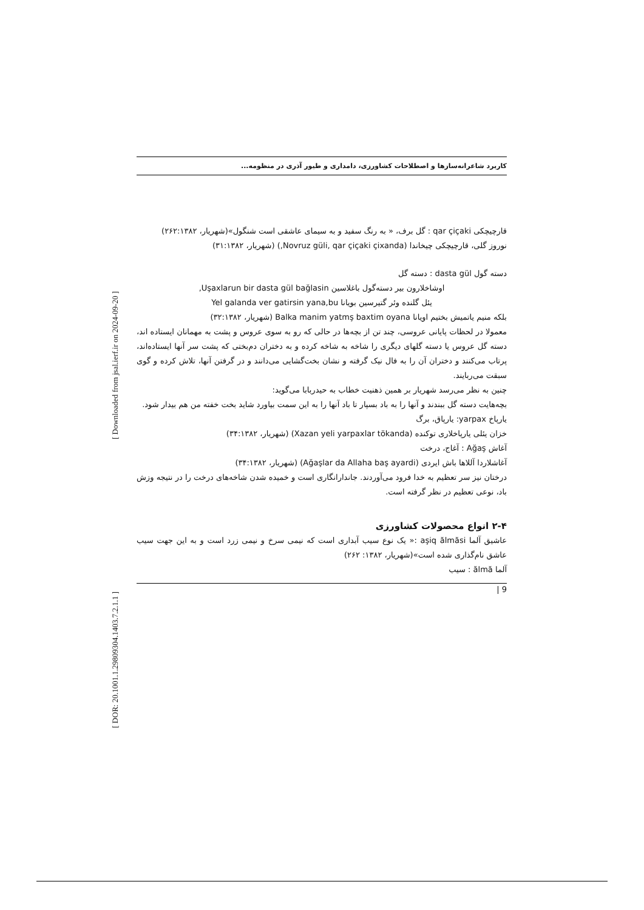[ Downloaded from jsal.ierf.ir on 2024-09-20 ]
[ DOR: 20.1001.1.29809304.1403.7.2.1.1 ]
کاربرد شاعرانه‌سازها و اصطلاحات کشاورزی، دامداری و طیور آذری در منظومه...
قارچیچکی qar çiçaki : گل برف، « به رنگ سفید و به سیمای عاشقی است شنگول»(شهریار، ۲۶۲:۱۳۸۲)
نوروز گلی، قارچیچکی چیخاندا (Novruz güli, qar çiçaki çixanda,) (شهریار، ۳۱:۱۳۸۲)
دسته گول dasta gül : دسته گل
اوشاخلارون بیر دسته‌گول باغلاسین Uşaxlarun bir dasta gül bağlasin,
یئل گلنده وئر گتیرسین بویانا Yel galanda ver gatirsin yana,bu
بلکه منیم یاتمیش بختیم اویانا Balka manim yatmş baxtim oyana (شهریار، ۳۲:۱۳۸۲)
معمولا در لحظات پایانی عروسی، چند تن از بچه‌ها در حالی که رو به سوی عروس و پشت به مهمانان ایستاده اند، دسته گل عروس یا دسته گلهای دیگری را شاخه به شاخه کرده و به دختران دم‌بختی که پشت سر آنها ایستاده‌اند، پرتاب می‌کنند و دختران آن را به فال نیک گرفته و نشان بخت‌گشایی می‌دانند و در گرفتن آنها، تلاش کرده و گوی سبقت می‌ربایند.
چنین به نظر می‌رسد شهریار بر همین ذهنیت خطاب به حیدربابا می‌گوید:
بچه‌هایت دسته گل ببندند و آنها را به باد بسپار تا باد آنها را به این سمت بیاورد شاید بخت خفته من هم بیدار شود.
یارپاخ yarpax: یارپاق، برگ
خزان یئلی یارپاخلاری توکنده (Xazan yeli yarpaxlar tökanda) (شهریار، ۳۴:۱۳۸۲)
آغاش Ağaş : آغاج، درخت
آغاشلاردا آللاها باش ایردی (Ağaşlar da Allaha baş ayardi) (شهریار، ۳۴:۱۳۸۲)
درختان نیز سر تعظیم به خدا فرود می‌آوردند. جاندارانگاری است و خمیده شدن شاخه‌های درخت را در نتیجه وزش باد، نوعی تعظیم در نظر گرفته است.
۲-۴ انواع محصولات کشاورزی
عاشیق آلما aşiq ălmăsi :« یک نوع سیب آبداری است که نیمی سرخ و نیمی زرد است و به این جهت سیب عاشق نام‌گذاری شده است»(شهریار، ۱۳۸۲: ۲۶۲)
آلما ălmă : سیب
| 9